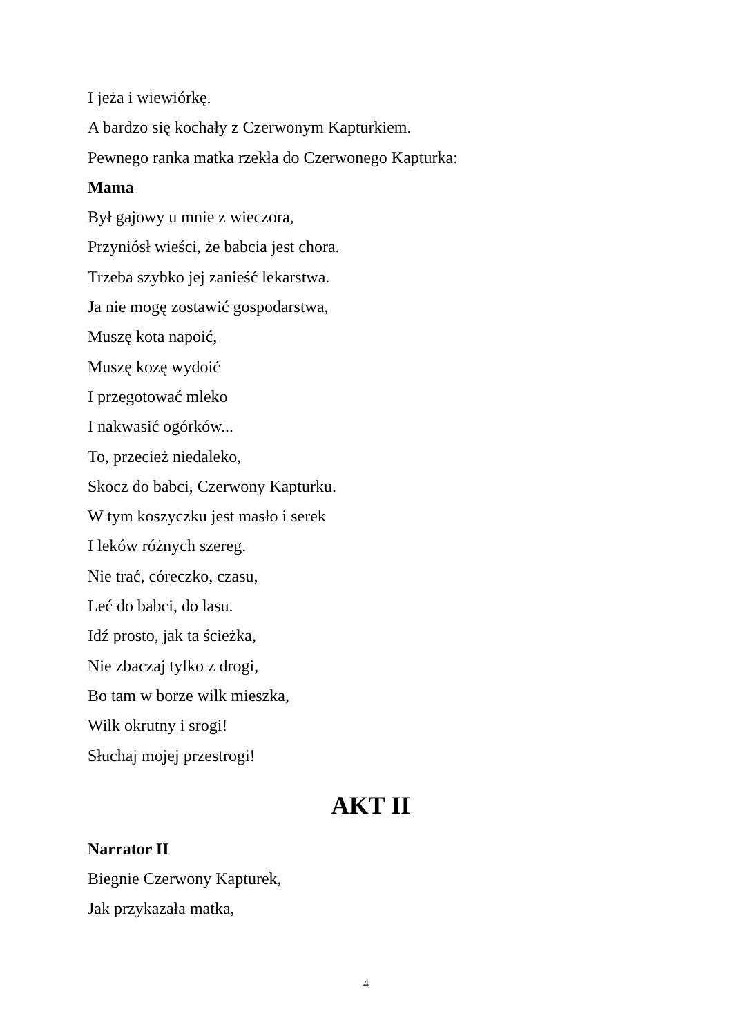I jeża i wiewiórkę.
A bardzo się kochały z Czerwonym Kapturkiem.
Pewnego ranka matka rzekła do Czerwonego Kapturka:
Mama
Był gajowy u mnie z wieczora,
Przyniósł wieści, że babcia jest chora.
Trzeba szybko jej zanieść lekarstwa.
Ja nie mogę zostawić gospodarstwa,
Muszę kota napoić,
Muszę kozę wydoić
I przegotować mleko
I nakwasić ogórków...
To, przecież niedaleko,
Skocz do babci, Czerwony Kapturku.
W tym koszyczku jest masło i serek
I leków różnych szereg.
Nie trać, córeczko, czasu,
Leć do babci, do lasu.
Idź prosto, jak ta ścieżka,
Nie zbaczaj tylko z drogi,
Bo tam w borze wilk mieszka,
Wilk okrutny i srogi!
Słuchaj mojej przestrogi!
AKT II
Narrator II
Biegnie Czerwony Kapturek,
Jak przykazała matka,
4